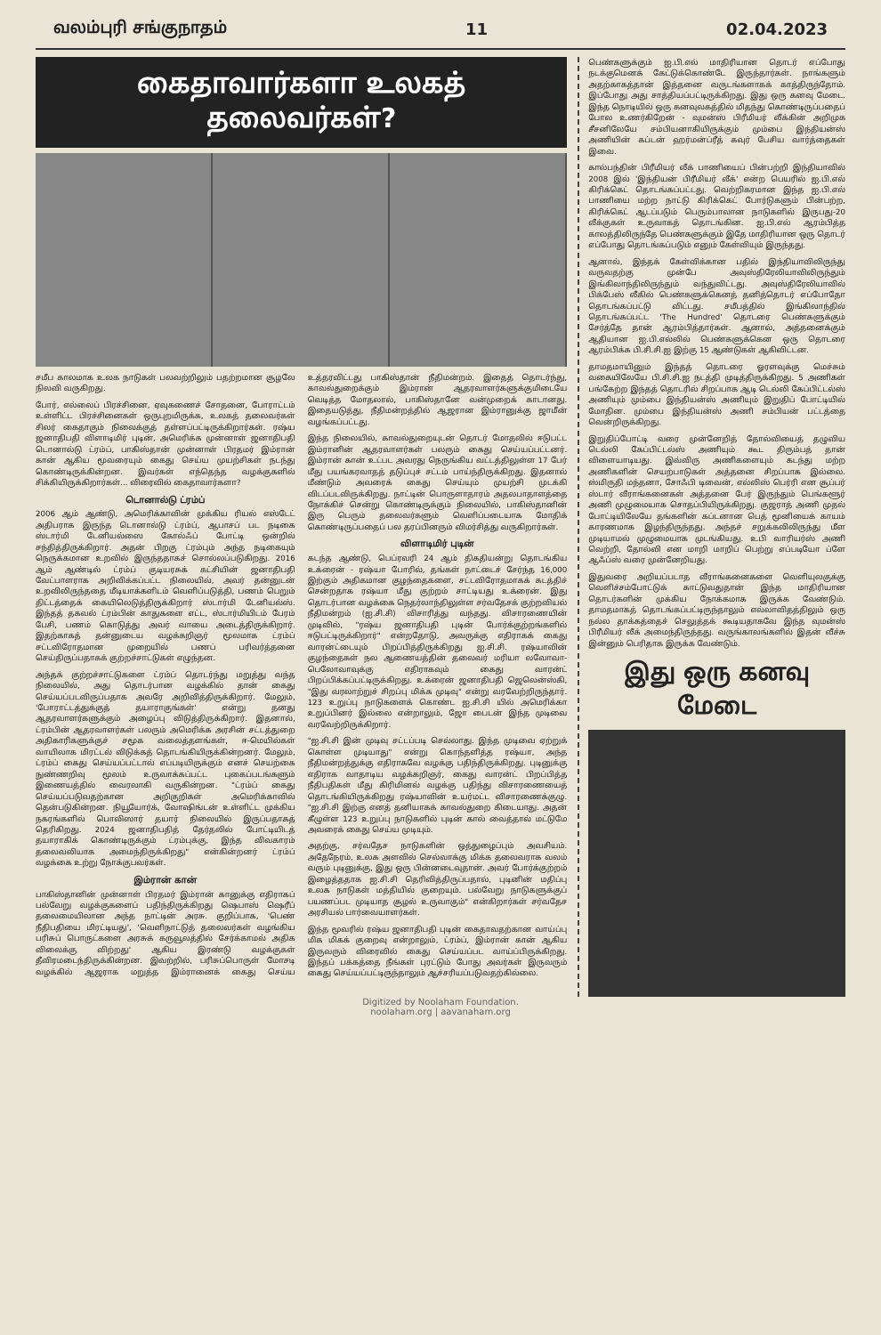வலம்புரி சங்குநாதம் 11 02.04.2023
கைதாவார்களா உலகத் தலைவர்கள்?
சமீப காலமாக உலக நாடுகள் பலவற்றிலும் பதற்றமான சூழலே நிலவி வருகிறது.
போர், எல்லைப் பிரச்சினை, ஏவுகணைச் சோதனை, போராட்டம் உள்ளிட்ட பிரச்சினைகள் ஒருபுறமிருக்க, உலகத் தலைவர்கள் சிலர் கைதாகும் நிலைக்குத் தள்ளப்பட்டிருக்கிறார்கள். ரஷ்ய ஜனாதிபதி விளாடிமிர் புடின், அமெரிக்க முன்னாள் ஜனாதிபதி டொனால்டு ட்ரம்ப், பாகிஸ்தான் முன்னாள் பிரதமர் இம்ரான் கான் ஆகிய மூவரையும் கைது செய்ய முயற்சிகள் நடந்து கொண்டிருக்கின்றன. இவர்கள் எந்தெந்த வழக்குகளில் சிக்கியிருக்கிறார்கள்... விரைவில் கைதாவார்களா?
டொனால்டு ட்ரம்ப்
2006 ஆம் ஆண்டு, அமெரிக்காவின் முக்கிய ரியல் எஸ்டேட் அதிபராக இருந்த டொனால்டு ட்ரம்ப், ஆபாசப் பட நடிகை ஸ்டார்மி டேனியல்ஸை கோல்ஃப் போட்டி ஒன்றில் சந்தித்திருக்கிறார். அதன் பிறகு ட்ரம்பும் அந்த நடிகையும் நெருக்கமான உறவில் இருந்ததாகச் சொல்லப்படுகிறது. 2016 ஆம் ஆண்டில் ட்ரம்ப் குடியரசுக் கட்சியின் ஜனாதிபதி வேட்பாளராக அறிவிக்கப்பட்ட நிலையில், அவர் தன்னுடன் உறவிலிருந்ததை மீடியாக்களிடம் வெளிப்படுத்தி, பணம் பெறும் திட்டத்தைக் கையிலெடுத்திருக்கிறார் ஸ்டார்மி டேனியல்ஸ். இந்தத் தகவல் ட்ரம்பின் காதுகளை எட்ட, ஸ்டார்மியிடம் பேரம் பேசி, பணம் கொடுத்து அவர் வாயை அடைத்திருக்கிறார். இதற்காகத் தன்னுடைய வழக்கறிஞர் மூலமாக ட்ரம்ப் சட்டவிரோதமான முறையில் பணப் பரிவர்த்தனை செய்திருப்பதாகக் குற்றச்சாட்டுகள் எழுந்தன.
அந்தக் குற்றச்சாட்டுகளை ட்ரம்ப் தொடர்ந்து மறுத்து வந்த நிலையில், அது தொடர்பான வழக்கில் தான் கைது செய்யப்படவிருப்பதாக அவரே அறிவித்திருக்கிறார். மேலும், 'போராட்டத்துக்குத் தயாராகுங்கள்' என்று தனது ஆதரவாளர்களுக்கும் அழைப்பு விடுத்திருக்கிறார். இதனால், ட்ரம்பின் ஆதரவாளர்கள் பலரும் அமெரிக்க அரசின் சட்டத்துறை அதிகாரிகளுக்குச் சமூக வலைத்தளங்கள், ஈ-மெயில்கள் வாயிலாக மிரட்டல் விடுக்கத் தொடங்கியிருக்கின்றனர். மேலும், ட்ரம்ப் கைது செய்யப்பட்டால் எப்படியிருக்கும் எனச் செயற்கை நுண்ணறிவு மூலம் உருவாக்கப்பட்ட புகைப்படங்களும் இணையத்தில் வைரலாகி வருகின்றன. "ட்ரம்ப் கைது செய்யப்படுவதற்கான அறிகுறிகள் அமெரிக்காவில் தென்படுகின்றன. நியூயோர்க், வோஷிங்டன் உள்ளிட்ட முக்கிய நகரங்களில் பொலிஸார் தயார் நிலையில் இருப்பதாகத் தெரிகிறது. 2024 ஜனாதிபதித் தேர்தலில் போட்டியிடத் தயாராகிக் கொண்டிருக்கும் ட்ரம்புக்கு, இந்த விவகாரம் தலைவலியாக அமைந்திருக்கிறது" என்கின்றனர் ட்ரம்ப் வழக்கை உற்று நோக்குபவர்கள்.
இம்ரான் கான்
பாகிஸ்தானின் முன்னாள் பிரதமர் இம்ரான் கானுக்கு எதிராகப் பல்வேறு வழக்குகளைப் பதிந்திருக்கிறது ஷெபாஸ் ஷெரீப் தலைமையிலான அந்த நாட்டின் அரசு. குறிப்பாக, 'பெண் நீதிபதியை மிரட்டியது', 'வெளிநாட்டுத் தலைவர்கள் வழங்கிய பரிசுப் பொருட்களை அரசுக் கருவூலத்தில் சேர்க்காமல் அதிக விலைக்கு விற்றது' ஆகிய இரண்டு வழக்குகள் தீவிரமடைந்திருக்கின்றன. இவற்றில், பரிசுப்பொருள் மோசடி வழக்கில் ஆஜராக மறுத்த இம்ரானைக் கைது செய்ய உத்தரவிட்டது பாகிஸ்தான் நீதிமன்றம். இதைத் தொடர்ந்து, காவல்துறைக்கும் இம்ரான் ஆதரவாளர்களுக்குமிடையே வெடித்த மோதலால், பாகிஸ்தானே வன்முறைக் காடானது. இதையடுத்து, நீதிமன்றத்தில் ஆஜரான இம்ரானுக்கு ஜாமீன் வழங்கப்பட்டது.
இந்த நிலையில், காவல்துறையுடன் தொடர் மோதலில் ஈடுபட்ட இம்ரானின் ஆதரவாளர்கள் பலரும் கைது செய்யப்பட்டனர். இம்ரான் கான் உட்பட அவரது நெருங்கிய வட்டத்திலுள்ள 17 பேர் மீது பயங்கரவாதத் தடுப்புச் சட்டம் பாய்ந்திருக்கிறது. இதனால் மீண்டும் அவரைக் கைது செய்யும் முயற்சி முடக்கி விடப்படவிருக்கிறது. நாட்டின் பொருளாதாரம் அதலபாதாளத்தை நோக்கிச் சென்று கொண்டிருக்கும் நிலையில், பாகிஸ்தானின் இரு பெரும் தலைவர்களும் வெளிப்படையாக மோதிக் கொண்டிருப்பதைப் பல தரப்பினரும் விமர்சித்து வருகிறார்கள்.
விளாடிமிர் புடின்
கடந்த ஆண்டு, பெப்ரவரி 24 ஆம் திகதியன்று தொடங்கிய உக்ரைன் - ரஷ்யா போரில், தங்கள் நாட்டைச் சேர்ந்த 16,000 இற்கும் அதிகமான குழந்தைகளை, சட்டவிரோதமாகக் கடத்திச் சென்றதாக ரஷ்யா மீது குற்றம் சாட்டியது உக்ரைன். இது தொடர்பான வழக்கை நெதர்லாந்திலுள்ள சர்வதேசக் குற்றவியல் நீதிமன்றம் (ஐ.சி.சி) விசாரித்து வந்தது. விசாரணையின் முடிவில், "ரஷ்ய ஜனாதிபதி புடின் போர்க்குற்றங்களில் ஈடுபட்டிருக்கிறார்" என்றதோடு, அவருக்கு எதிராகக் கைது வாரன்ட்டையும் பிறப்பித்திருக்கிறது ஐ.சி.சி. ரஷ்யாவின் குழந்தைகள் நல ஆணையத்தின் தலைவர் மரியா லவோவா-பெலோவாவுக்கு எதிராகவும் கைது வாரன்ட் பிறப்பிக்கப்பட்டிருக்கிறது. உக்ரைன் ஜனாதிபதி ஜெலென்ஸ்கி, "இது வரலாற்றுச் சிறப்பு மிக்க முடிவு" என்று வரவேற்றிருந்தார். 123 உறுப்பு நாடுகளைக் கொண்ட ஐ.சி.சி யில் அமெரிக்கா உறுப்பினர் இல்லை என்றாலும், ஜோ பைடன் இந்த முடிவை வரவேற்றிருக்கிறார்.
"ஐ.சி.சி இன் முடிவு சட்டப்படி செல்லாது. இந்த முடிவை ஏற்றுக் கொள்ள முடியாது" என்று கொந்தளித்த ரஷ்யா, அந்த நீதிமன்றத்துக்கு எதிராகவே வழக்கு பதிந்திருக்கிறது. புடினுக்கு எதிராக வாதாடிய வழக்கறிஞர், கைது வாரன்ட் பிறப்பித்த நீதிபதிகள் மீது கிரிமினல் வழக்கு பதிந்து விசாரணையைத் தொடங்கியிருக்கிறது ரஷ்யாவின் உயர்மட்ட விசாரணைக்குழு. "ஐ.சி.சி இற்கு எனத் தனியாகக் காவல்துறை கிடையாது. அதன் கீழுள்ள 123 உறுப்பு நாடுகளில் புடின் கால் வைத்தால் மட்டுமே அவரைக் கைது செய்ய முடியும்.
அதற்கு, சர்வதேச நாடுகளின் ஒத்துழைப்பும் அவசியம். அதேநேரம், உலக அளவில் செல்வாக்கு மிக்க தலைவராக வலம் வரும் புடினுக்கு, இது ஒரு பின்னடைவுதான். அவர் போர்க்குற்றம் இழைத்ததாக ஐ.சி.சி தெரிவித்திருப்பதால், புடினின் மதிப்பு உலக நாடுகள் மத்தியில் குறையும். பல்வேறு நாடுகளுக்குப் பயணப்பட முடியாத சூழல் உருவாகும்" என்கிறார்கள் சர்வதேச அரசியல் பார்வையாளர்கள்.
இந்த மூவரில் ரஷ்ய ஜனாதிபதி புடின் கைதாவதற்கான வாய்ப்பு மிக மிகக் குறைவு என்றாலும், ட்ரம்ப், இம்ரான் கான் ஆகிய இருவரும் விரைவில் கைது செய்யப்பட வாய்ப்பிருக்கிறது. இந்தப் பக்கத்தை நீங்கள் புரட்டும் போது அவர்கள் இருவரும் கைது செய்யப்பட்டிருந்தாலும் ஆச்சரியப்படுவதற்கில்லை.
பெண்களுக்கும் ஐ.பி.எல் மாதிரியான தொடர் எப்போது நடக்குமெனக் கேட்டுக்கொண்டே இருந்தார்கள். நாங்களும் அதற்காகத்தான் இத்தனை வருடங்களாகக் காத்திருந்தோம். இப்போது அது சாத்தியப்பட்டிருக்கிறது. இது ஒரு கனவு மேடை. இந்த நொடியில் ஒரு கனவுலகத்தில் மிதந்து கொண்டிருப்பதைப் போல உணர்கிறேன் - வுமன்ஸ் பிரீமியர் லீக்கின் அறிமுக சீசனிலேயே சம்பியனாகியிருக்கும் மும்பை இந்தியன்ஸ் அணியின் கப்டன் ஹர்மன்ப்ரீத் கவுர் பேசிய வார்த்தைகள் இவை.
கால்பந்தின் பிரீமியர் லீக் பாணியைப் பின்பற்றி இந்தியாவில் 2008 இல் 'இந்தியன் பிரீமியர் லீக்' என்ற பெயரில் ஐ.பி.எல் கிரிக்கெட் தொடங்கப்பட்டது. வெற்றிகரமான இந்த ஐ.பி.எல் பாணியை மற்ற நாட்டு கிரிக்கெட் போர்டுகளும் பின்பற்ற, கிரிக்கெட் ஆடப்படும் பெரும்பாலான நாடுகளில் இருபது-20 லீக்குகள் உருவாகத் தொடங்கின. ஐ.பி.எல் ஆரம்பித்த காலத்திலிருந்தே பெண்களுக்கும் இதே மாதிரியான ஒரு தொடர் எப்போது தொடங்கப்படும் எனும் கேள்வியும் இருந்தது.
ஆனால், இந்தக் கேள்விக்கான பதில் இந்தியாவிலிருந்து வருவதற்கு முன்பே அவுஸ்திரேலியாவிலிருந்தும் இங்கிலாந்திலிருந்தும் வந்துவிட்டது. அவுஸ்திரேலியாவில் பிக்பேஸ் லீகில் பெண்களுக்கெனத் தனித்தொடர் எப்போதோ தொடங்கப்பட்டு விட்டது. சமீபத்தில் இங்கிலாந்தில் தொடங்கப்பட்ட 'The Hundred' தொடரை பெண்களுக்கும் சேர்த்தே தான் ஆரம்பித்தார்கள். ஆனால், அத்தனைக்கும் ஆதியான ஐ.பி.எல்லில் பெண்களுக்கென ஒரு தொடரை ஆரம்பிக்க பி.சி.சி.ஐ இற்கு 15 ஆண்டுகள் ஆகிவிட்டன.
தாமதமாயினும் இந்தத் தொடரை ஓரளவுக்கு மெச்சும் வகையிலேயே பி.சி.சி.ஐ நடத்தி முடித்திருக்கிறது. 5 அணிகள் பங்கேற்ற இந்தத் தொடரில் சிறப்பாக ஆடி டெல்லி கேப்பிட்டல்ஸ் அணியும் மும்பை இந்தியன்ஸ் அணியும் இறுதிப் போட்டியில் மோதின. மும்பை இந்தியன்ஸ் அணி சம்பியன் பட்டத்தை வென்றிருக்கிறது.
இறுதிப்போட்டி வரை முன்னேறித் தோல்வியைத் தழுவிய டெல்லி கேப்பிட்டல்ஸ் அணியும் கூட திரும்பத் தான் விளையாடியது. இவ்விரு அணிகளையும் கடந்து மற்ற அணிகளின் செயற்பாடுகள் அத்தனை சிறப்பாக இல்லை. ஸ்மிருதி மந்தனா, சோஃபி டிவைன், எல்லிஸ் பெர்ரி என சூப்பர் ஸ்டார் வீராங்கனைகள் அத்தனை பேர் இருந்தும் பெங்களூர் அணி முழுமையாக சொதப்பியிருக்கிறது. குஜராத் அணி முதல் போட்டியிலேயே தங்களின் கப்டனான பெத் மூனியைக் காயம் காரணமாக இழந்திருந்தது. அந்தச் சறுக்கலிலிருந்து மீள முடியாமல் முழுமையாக முடங்கியது. உபி வாரியர்ஸ் அணி வெற்றி, தோல்வி என மாறி மாறிப் பெற்று எப்படியோ ப்ளே ஆஃப்ஸ் வரை முன்னேறியது.
இதுவரை அறியப்படாத வீராங்கனைகளை வெளியுலகுக்கு வெளிச்சம்போட்டுக் காட்டுவதுதான் இந்த மாதிரியான தொடர்களின் முக்கிய நோக்கமாக இருக்க வேண்டும். தாமதமாகத் தொடங்கப்பட்டிருந்தாலும் எல்லாவிதத்திலும் ஒரு நல்ல தாக்கத்தைச் செலுத்தக் கூடியதாகவே இந்த வுமன்ஸ் பிரீமியர் லீக் அமைந்திருந்தது. வருங்காலங்களில் இதன் வீச்சு இன்னும் பெரிதாக இருக்க வேண்டும்.
இது ஒரு கனவு மேடை
Digitized by Noolaham Foundation.
noolaham.org | aavanaham.org